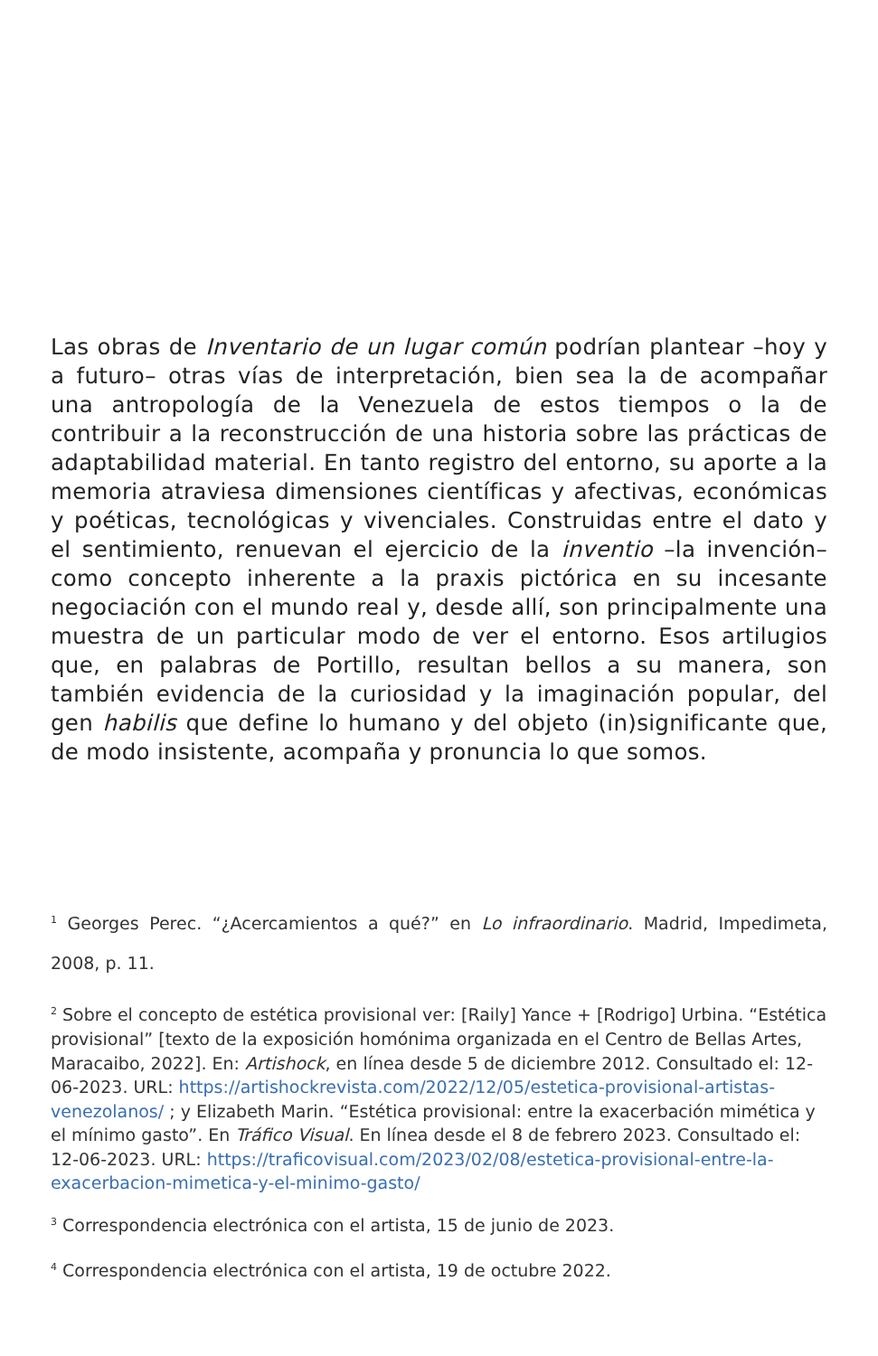Las obras de Inventario de un lugar común podrían plantear –hoy y a futuro– otras vías de interpretación, bien sea la de acompañar una antropología de la Venezuela de estos tiempos o la de contribuir a la reconstrucción de una historia sobre las prácticas de adaptabilidad material. En tanto registro del entorno, su aporte a la memoria atraviesa dimensiones científicas y afectivas, económicas y poéticas, tecnológicas y vivenciales. Construidas entre el dato y el sentimiento, renuevan el ejercicio de la inventio –la invención– como concepto inherente a la praxis pictórica en su incesante negociación con el mundo real y, desde allí, son principalmente una muestra de un particular modo de ver el entorno. Esos artilugios que, en palabras de Portillo, resultan bellos a su manera, son también evidencia de la curiosidad y la imaginación popular, del gen habilis que define lo humano y del objeto (in)significante que, de modo insistente, acompaña y pronuncia lo que somos.
<sup>1</sup> Georges Perec. “¿Acercamientos a qué?” en Lo infraordinario. Madrid, Impedimeta, 2008, p. 11.
<sup>2</sup> Sobre el concepto de estética provisional ver: [Raily] Yance + [Rodrigo] Urbina. “Estética provisional” [texto de la exposición homónima organizada en el Centro de Bellas Artes, Maracaibo, 2022]. En: Artishock, en línea desde 5 de diciembre 2012. Consultado el: 12-06-2023. URL: https://artishockrevista.com/2022/12/05/estetica-provisional-artistas-venezolanos/ ; y Elizabeth Marin. “Estética provisional: entre la exacerbación mimética y el mínimo gasto”. En Tráfico Visual. En línea desde el 8 de febrero 2023. Consultado el: 12-06-2023. URL: https://traficovisual.com/2023/02/08/estetica-provisional-entre-la-exacerbacion-mimetica-y-el-minimo-gasto/
<sup>3</sup> Correspondencia electrónica con el artista, 15 de junio de 2023.
<sup>4</sup> Correspondencia electrónica con el artista, 19 de octubre 2022.